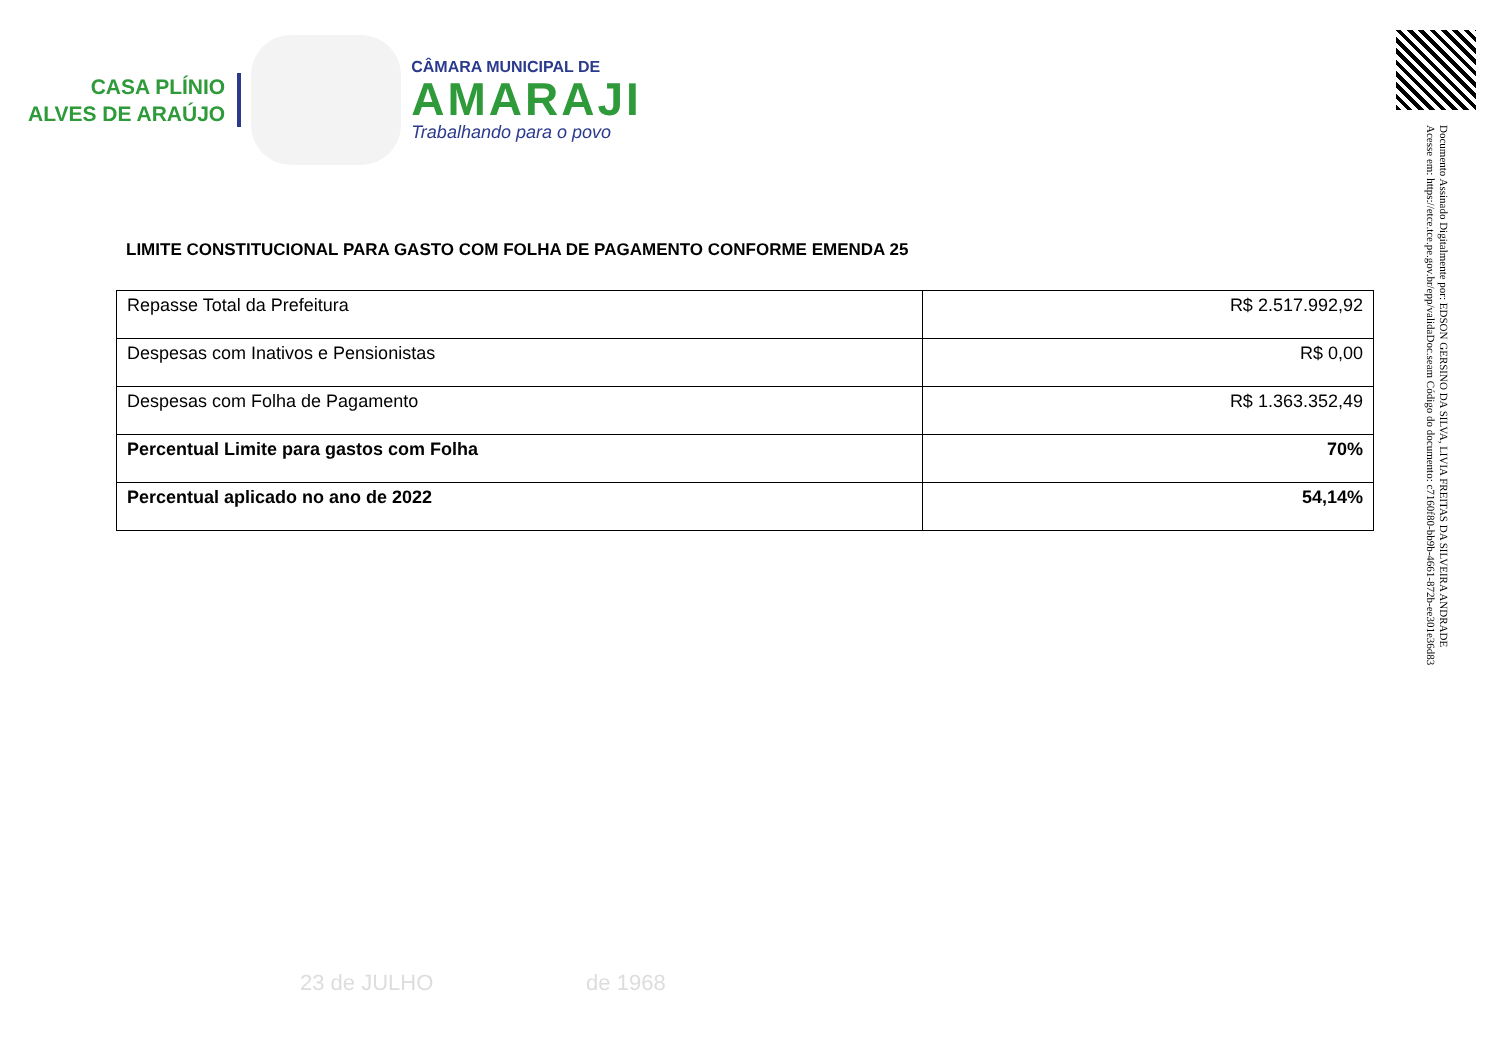CASA PLÍNIO
ALVES DE ARAÚJO
CÂMARA MUNICIPAL DE
AMARAJI
Trabalhando para o povo
Documento Assinado Digitalmente por: EDSON GERSINO DA SILVA, LIVIA FREITAS DA SILVEIRA ANDRADE
Acesse em: https://etce.tce.pe.gov.br/epp/validaDoc.seam Código do documento: c7160f80-bb9b-4661-872b-ee301e36d83
LIMITE CONSTITUCIONAL PARA GASTO COM FOLHA DE PAGAMENTO CONFORME EMENDA 25
| Repasse Total da Prefeitura | R$ 2.517.992,92 |
| Despesas com Inativos e Pensionistas | R$ 0,00 |
| Despesas com Folha de Pagamento | R$ 1.363.352,49 |
| Percentual Limite para gastos com Folha | 70% |
| Percentual aplicado no ano de 2022 | 54,14% |
23 de JULHO de 1968